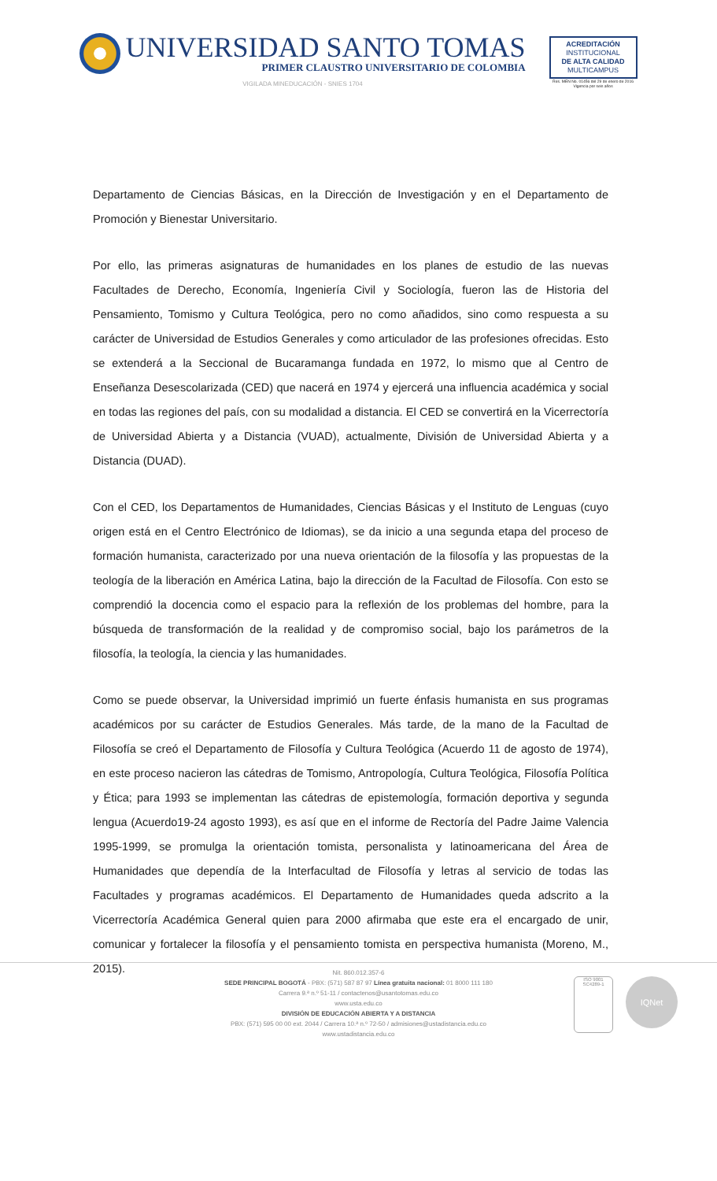UNIVERSIDAD SANTO TOMAS
PRIMER CLAUSTRO UNIVERSITARIO DE COLOMBIA
VIGILADA MINEDUCACIÓN - SNIES 1704
ACREDITACIÓN
INSTITUCIONAL
DE ALTA CALIDAD
MULTICAMPUS
Res. MEN No. 01456 del 29 de enero de 2016
Vigencia por seis años
Departamento de Ciencias Básicas, en la Dirección de Investigación y en el Departamento de Promoción y Bienestar Universitario.
Por ello, las primeras asignaturas de humanidades en los planes de estudio de las nuevas Facultades de Derecho, Economía, Ingeniería Civil y Sociología, fueron las de Historia del Pensamiento, Tomismo y Cultura Teológica, pero no como añadidos, sino como respuesta a su carácter de Universidad de Estudios Generales y como articulador de las profesiones ofrecidas. Esto se extenderá a la Seccional de Bucaramanga fundada en 1972, lo mismo que al Centro de Enseñanza Desescolarizada (CED) que nacerá en 1974 y ejercerá una influencia académica y social en todas las regiones del país, con su modalidad a distancia. El CED se convertirá en la Vicerrectoría de Universidad Abierta y a Distancia (VUAD), actualmente, División de Universidad Abierta y a Distancia (DUAD).
Con el CED, los Departamentos de Humanidades, Ciencias Básicas y el Instituto de Lenguas (cuyo origen está en el Centro Electrónico de Idiomas), se da inicio a una segunda etapa del proceso de formación humanista, caracterizado por una nueva orientación de la filosofía y las propuestas de la teología de la liberación en América Latina, bajo la dirección de la Facultad de Filosofía. Con esto se comprendió la docencia como el espacio para la reflexión de los problemas del hombre, para la búsqueda de transformación de la realidad y de compromiso social, bajo los parámetros de la filosofía, la teología, la ciencia y las humanidades.
Como se puede observar, la Universidad imprimió un fuerte énfasis humanista en sus programas académicos por su carácter de Estudios Generales. Más tarde, de la mano de la Facultad de Filosofía se creó el Departamento de Filosofía y Cultura Teológica (Acuerdo 11 de agosto de 1974), en este proceso nacieron las cátedras de Tomismo, Antropología, Cultura Teológica, Filosofía Política y Ética; para 1993 se implementan las cátedras de epistemología, formación deportiva y segunda lengua (Acuerdo19-24 agosto 1993), es así que en el informe de Rectoría del Padre Jaime Valencia 1995-1999, se promulga la orientación tomista, personalista y latinoamericana del Área de Humanidades que dependía de la Interfacultad de Filosofía y letras al servicio de todas las Facultades y programas académicos. El Departamento de Humanidades queda adscrito a la Vicerrectoría Académica General quien para 2000 afirmaba que este era el encargado de unir, comunicar y fortalecer la filosofía y el pensamiento tomista en perspectiva humanista (Moreno, M., 2015).
Nit. 860.012.357-6
SEDE PRINCIPAL BOGOTÁ - PBX: (571) 587 87 97 Línea gratuita nacional: 01 8000 111 180
Carrera 9.ª n.º 51-11 / contactenos@usantotomas.edu.co
www.usta.edu.co
DIVISIÓN DE EDUCACIÓN ABIERTA Y A DISTANCIA
PBX: (571) 595 00 00 ext. 2044 / Carrera 10.ª n.º 72-50 / admisiones@ustadistancia.edu.co
www.ustadistancia.edu.co
ISO 9001
SC4289-1
IQNet